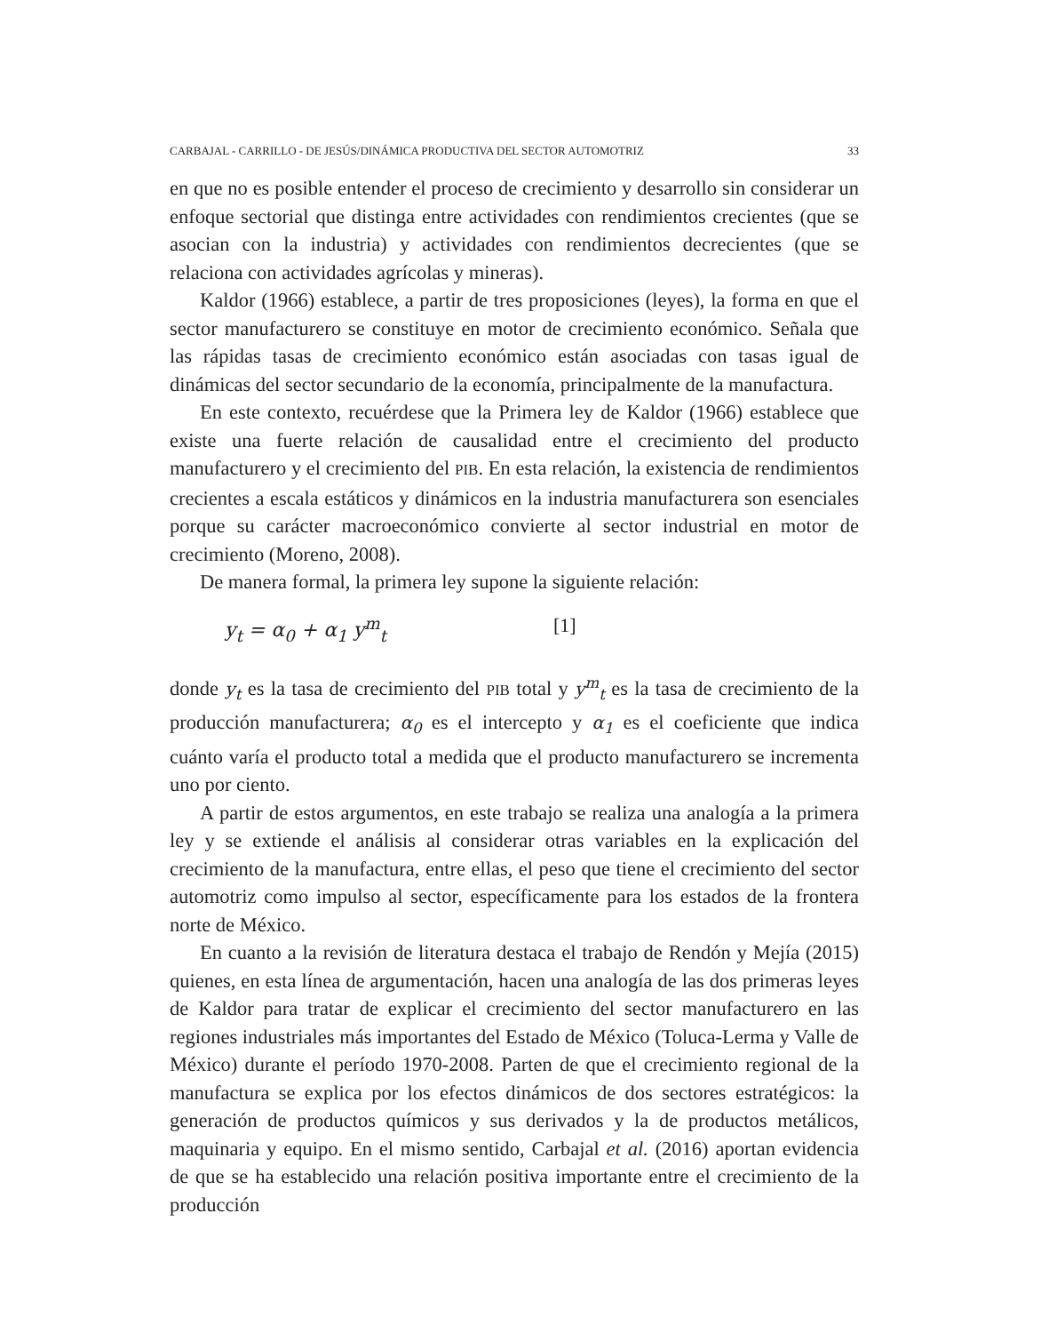CARBAJAL - CARRILLO - DE JESÚS/DINÁMICA PRODUCTIVA DEL SECTOR AUTOMOTRIZ 33
en que no es posible entender el proceso de crecimiento y desarrollo sin considerar un enfoque sectorial que distinga entre actividades con rendimientos crecientes (que se asocian con la industria) y actividades con rendimientos decrecientes (que se relaciona con actividades agrícolas y mineras).
Kaldor (1966) establece, a partir de tres proposiciones (leyes), la forma en que el sector manufacturero se constituye en motor de crecimiento económico. Señala que las rápidas tasas de crecimiento económico están asociadas con tasas igual de dinámicas del sector secundario de la economía, principalmente de la manufactura.
En este contexto, recuérdese que la Primera ley de Kaldor (1966) establece que existe una fuerte relación de causalidad entre el crecimiento del producto manufacturero y el crecimiento del PIB. En esta relación, la existencia de rendimientos crecientes a escala estáticos y dinámicos en la industria manufacturera son esenciales porque su carácter macroeconómico convierte al sector industrial en motor de crecimiento (Moreno, 2008).
De manera formal, la primera ley supone la siguiente relación:
y<sub>t</sub> = α<sub>0</sub> + α<sub>1</sub> y<sup>m</sup><sub>t</sub> [1]
donde y<sub>t</sub> es la tasa de crecimiento del PIB total y y<sup>m</sup><sub>t</sub> es la tasa de crecimiento de la producción manufacturera; α<sub>0</sub> es el intercepto y α<sub>1</sub> es el coeficiente que indica cuánto varía el producto total a medida que el producto manufacturero se incrementa uno por ciento.
A partir de estos argumentos, en este trabajo se realiza una analogía a la primera ley y se extiende el análisis al considerar otras variables en la explicación del crecimiento de la manufactura, entre ellas, el peso que tiene el crecimiento del sector automotriz como impulso al sector, específicamente para los estados de la frontera norte de México.
En cuanto a la revisión de literatura destaca el trabajo de Rendón y Mejía (2015) quienes, en esta línea de argumentación, hacen una analogía de las dos primeras leyes de Kaldor para tratar de explicar el crecimiento del sector manufacturero en las regiones industriales más importantes del Estado de México (Toluca-Lerma y Valle de México) durante el período 1970-2008. Parten de que el crecimiento regional de la manufactura se explica por los efectos dinámicos de dos sectores estratégicos: la generación de productos químicos y sus derivados y la de productos metálicos, maquinaria y equipo. En el mismo sentido, Carbajal et al. (2016) aportan evidencia de que se ha establecido una relación positiva importante entre el crecimiento de la producción